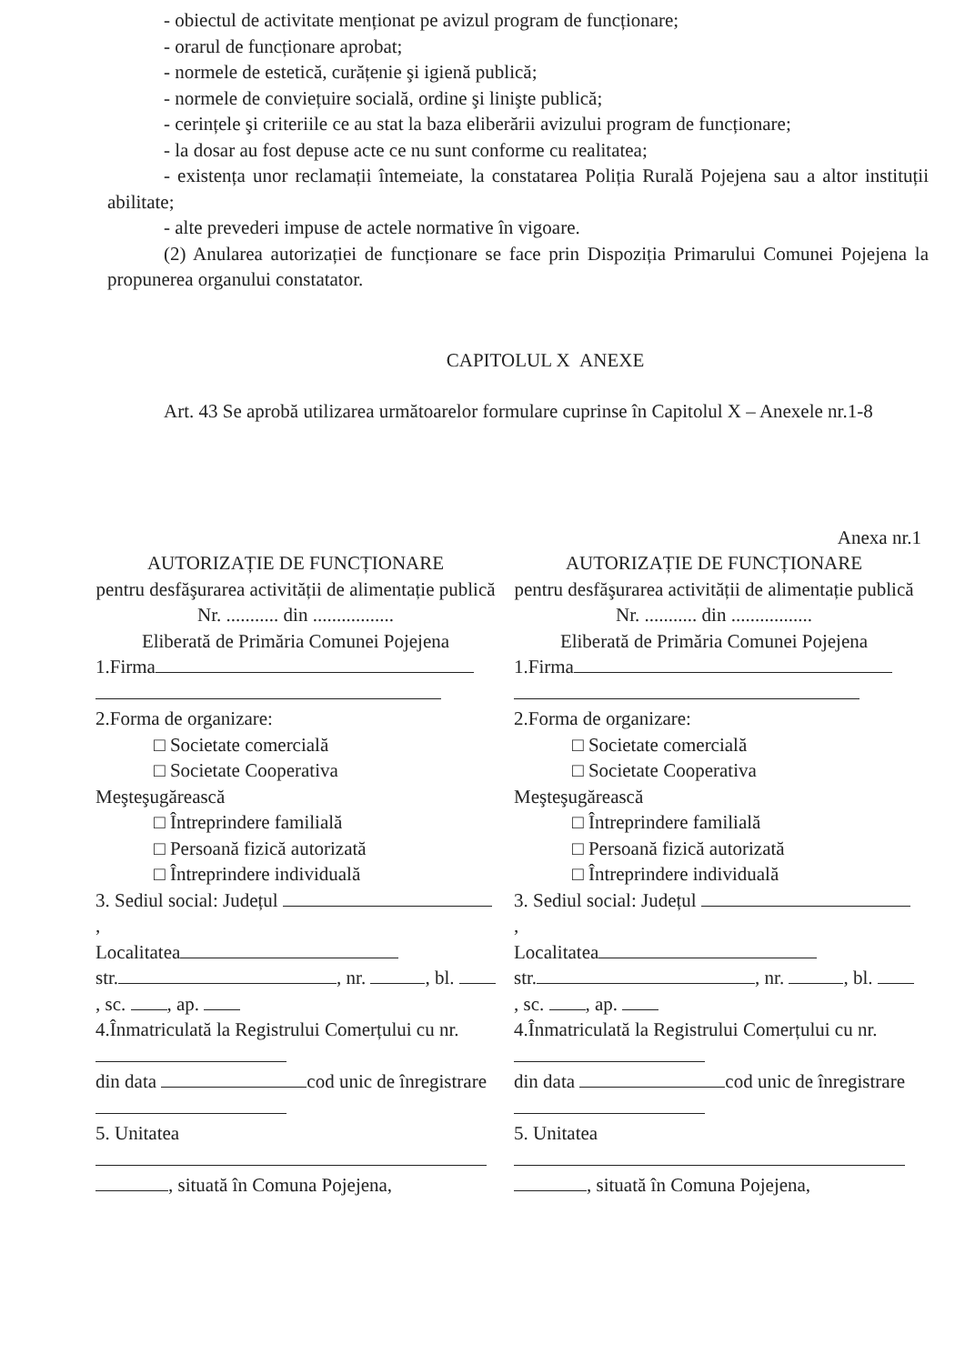- obiectul de activitate menționat pe avizul program de funcționare;
- orarul de funcționare aprobat;
- normele de estetică, curățenie şi igienă publică;
- normele de conviețuire socială, ordine şi linişte publică;
- cerințele şi criteriile ce au stat la baza eliberării avizului program de funcționare;
- la dosar au fost depuse acte ce nu sunt conforme cu realitatea;
- existența unor reclamații întemeiate, la constatarea Poliția Rurală Pojejena sau a altor instituții abilitate;
- alte prevederi impuse de actele normative în vigoare.
(2) Anularea autorizației de funcționare se face prin Dispoziția Primarului Comunei Pojejena la propunerea organului constatator.
CAPITOLUL X ANEXE
Art. 43 Se aprobă utilizarea următoarelor formulare cuprinse în Capitolul X – Anexele nr.1-8
Anexa nr.1
AUTORIZAȚIE DE FUNCȚIONARE
pentru desfăşurarea activității de alimentație publică
Nr. ........... din .................
Eliberată de Primăria Comunei Pojejena
1.Firma
2.Forma de organizare:
□ Societate comercială
□ Societate Cooperativa
Meşteşugărească
□ Întreprindere familială
□ Persoană fizică autorizată
□ Întreprindere individuală
3. Sediul social: Județul ,
Localitatea
str. , nr. , bl. , sc. , ap.
4.Înmatriculată la Registrului Comerțului cu nr.
din data cod unic de înregistrare
5. Unitatea
, situată în Comuna Pojejena,
AUTORIZAȚIE DE FUNCȚIONARE
pentru desfăşurarea activității de alimentație publică
Nr. ........... din .................
Eliberată de Primăria Comunei Pojejena
1.Firma
2.Forma de organizare:
□ Societate comercială
□ Societate Cooperativa
Meşteşugărească
□ Întreprindere familială
□ Persoană fizică autorizată
□ Întreprindere individuală
3. Sediul social: Județul ,
Localitatea
str. , nr. , bl. , sc. , ap.
4.Înmatriculată la Registrului Comerțului cu nr.
din data cod unic de înregistrare
5. Unitatea
, situată în Comuna Pojejena,